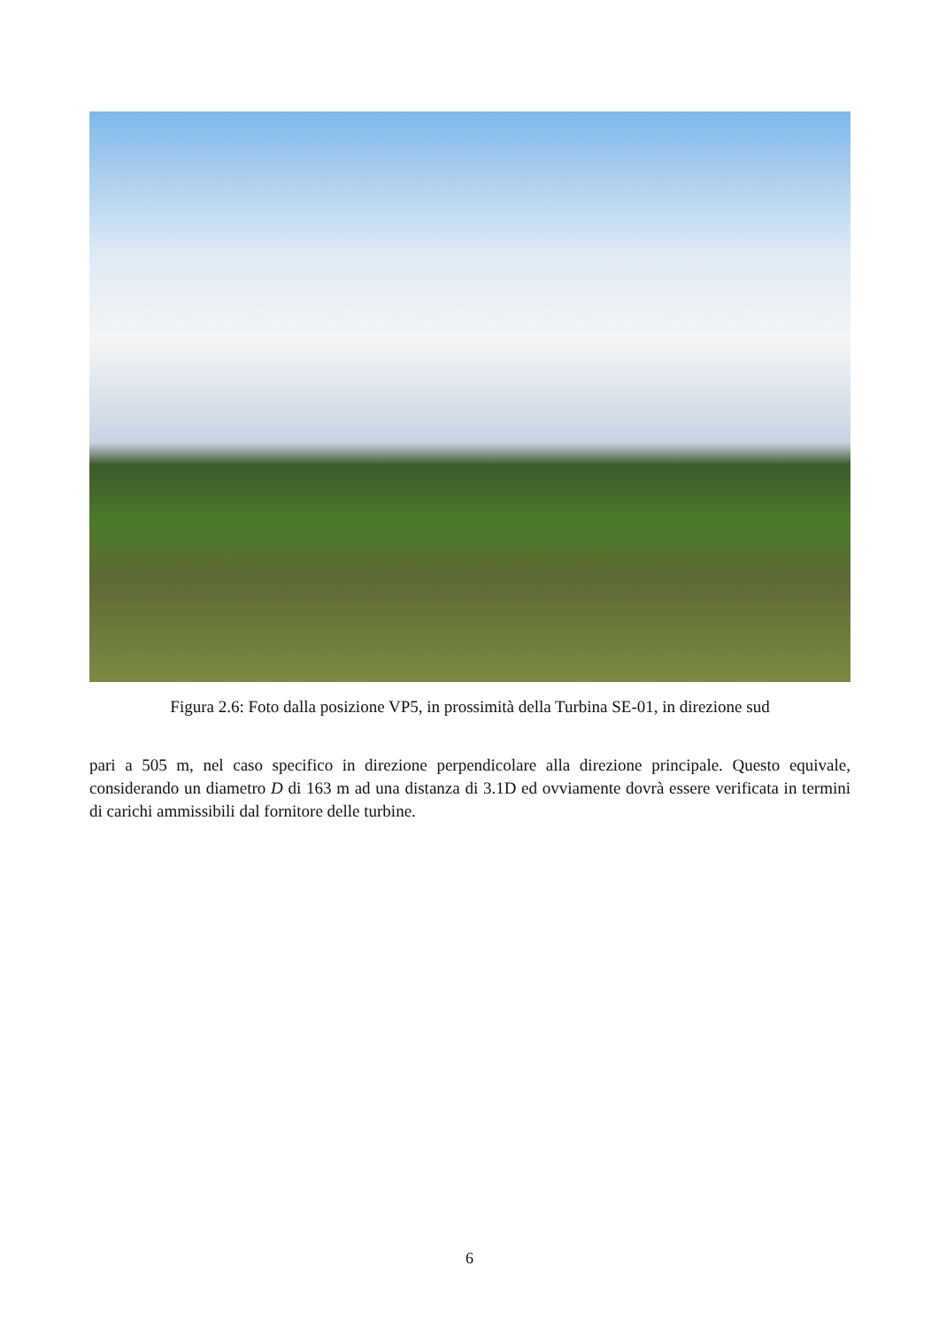Figura 2.6: Foto dalla posizione VP5, in prossimità della Turbina SE-01, in direzione sud
pari a 505 m, nel caso specifico in direzione perpendicolare alla direzione principale. Questo equivale, considerando un diametro D di 163 m ad una distanza di 3.1D ed ovviamente dovrà essere verificata in termini di carichi ammissibili dal fornitore delle turbine.
6